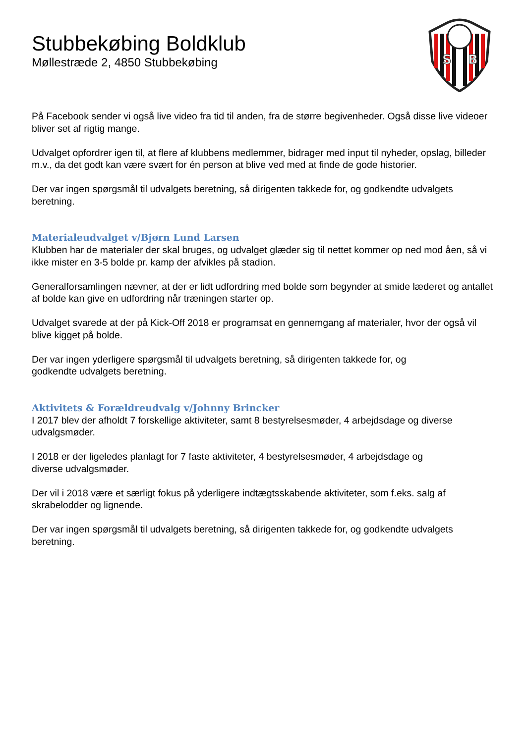Stubbekøbing Boldklub
Møllestræde 2, 4850 Stubbekøbing
S
B
På Facebook sender vi også live video fra tid til anden, fra de større begivenheder. Også disse live videoer bliver set af rigtig mange.
Udvalget opfordrer igen til, at flere af klubbens medlemmer, bidrager med input til nyheder, opslag, billeder m.v., da det godt kan være svært for én person at blive ved med at finde de gode historier.
Der var ingen spørgsmål til udvalgets beretning, så dirigenten takkede for, og godkendte udvalgets beretning.
Materialeudvalget v/Bjørn Lund Larsen
Klubben har de materialer der skal bruges, og udvalget glæder sig til nettet kommer op ned mod åen, så vi ikke mister en 3-5 bolde pr. kamp der afvikles på stadion.
Generalforsamlingen nævner, at der er lidt udfordring med bolde som begynder at smide læderet og antallet af bolde kan give en udfordring når træningen starter op.
Udvalget svarede at der på Kick-Off 2018 er programsat en gennemgang af materialer, hvor der også vil blive kigget på bolde.
Der var ingen yderligere spørgsmål til udvalgets beretning, så dirigenten takkede for, og
godkendte udvalgets beretning.
Aktivitets & Forældreudvalg v/Johnny Brincker
I 2017 blev der afholdt 7 forskellige aktiviteter, samt 8 bestyrelsesmøder, 4 arbejdsdage og diverse udvalgsmøder.
I 2018 er der ligeledes planlagt for 7 faste aktiviteter, 4 bestyrelsesmøder, 4 arbejdsdage og
diverse udvalgsmøder.
Der vil i 2018 være et særligt fokus på yderligere indtægtsskabende aktiviteter, som f.eks. salg af skrabelodder og lignende.
Der var ingen spørgsmål til udvalgets beretning, så dirigenten takkede for, og godkendte udvalgets beretning.